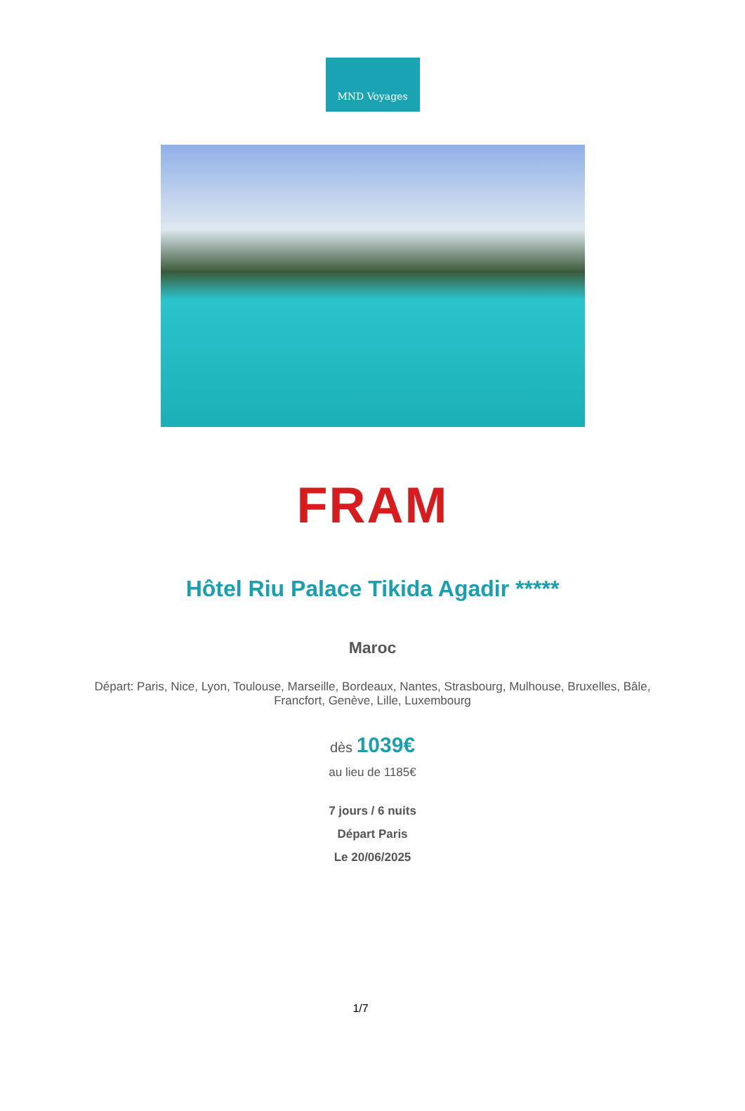MND Voyages
FRAM
Hôtel Riu Palace Tikida Agadir *****
Maroc
Départ: Paris, Nice, Lyon, Toulouse, Marseille, Bordeaux, Nantes, Strasbourg, Mulhouse, Bruxelles, Bâle, Francfort, Genève, Lille, Luxembourg
dès 1039€
au lieu de 1185€
7 jours / 6 nuits
Départ Paris
Le 20/06/2025
1/7